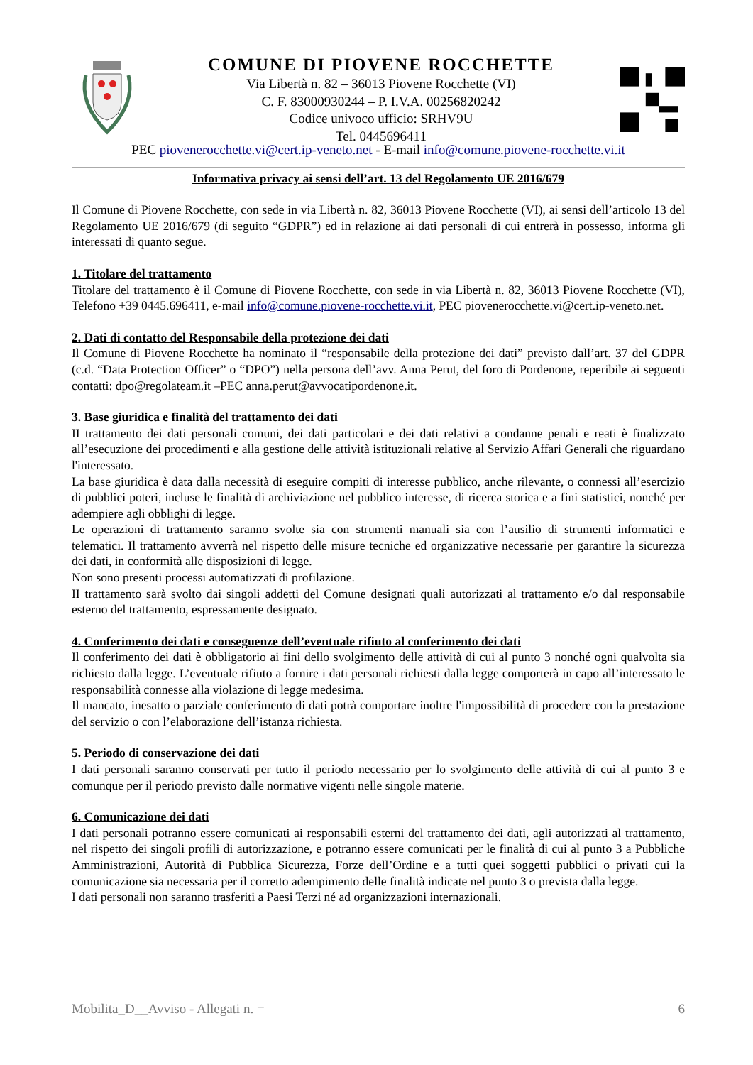COMUNE DI PIOVENE ROCCHETTE
Via Libertà n. 82 – 36013 Piovene Rocchette (VI)
C. F. 83000930244 – P. I.V.A. 00256820242
Codice univoco ufficio: SRHV9U
Tel. 0445696411
PEC piovenerocchette.vi@cert.ip-veneto.net - E-mail info@comune.piovene-rocchette.vi.it
Informativa privacy ai sensi dell’art. 13 del Regolamento UE 2016/679
Il Comune di Piovene Rocchette, con sede in via Libertà n. 82, 36013 Piovene Rocchette (VI), ai sensi dell’articolo 13 del Regolamento UE 2016/679 (di seguito “GDPR”) ed in relazione ai dati personali di cui entrerà in possesso, informa gli interessati di quanto segue.
1. Titolare del trattamento
Titolare del trattamento è il Comune di Piovene Rocchette, con sede in via Libertà n. 82, 36013 Piovene Rocchette (VI), Telefono +39 0445.696411, e-mail info@comune.piovene-rocchette.vi.it, PEC piovenerocchette.vi@cert.ip-veneto.net.
2. Dati di contatto del Responsabile della protezione dei dati
Il Comune di Piovene Rocchette ha nominato il “responsabile della protezione dei dati” previsto dall’art. 37 del GDPR (c.d. “Data Protection Officer” o “DPO”) nella persona dell’avv. Anna Perut, del foro di Pordenone, reperibile ai seguenti contatti: dpo@regolateam.it –PEC anna.perut@avvocatipordenone.it.
3. Base giuridica e finalità del trattamento dei dati
II trattamento dei dati personali comuni, dei dati particolari e dei dati relativi a condanne penali e reati è finalizzato all’esecuzione dei procedimenti e alla gestione delle attività istituzionali relative al Servizio Affari Generali che riguardano l'interessato.
La base giuridica è data dalla necessità di eseguire compiti di interesse pubblico, anche rilevante, o connessi all’esercizio di pubblici poteri, incluse le finalità di archiviazione nel pubblico interesse, di ricerca storica e a fini statistici, nonché per adempiere agli obblighi di legge.
Le operazioni di trattamento saranno svolte sia con strumenti manuali sia con l’ausilio di strumenti informatici e telematici. Il trattamento avverrà nel rispetto delle misure tecniche ed organizzative necessarie per garantire la sicurezza dei dati, in conformità alle disposizioni di legge.
Non sono presenti processi automatizzati di profilazione.
II trattamento sarà svolto dai singoli addetti del Comune designati quali autorizzati al trattamento e/o dal responsabile esterno del trattamento, espressamente designato.
4. Conferimento dei dati e conseguenze dell’eventuale rifiuto al conferimento dei dati
Il conferimento dei dati è obbligatorio ai fini dello svolgimento delle attività di cui al punto 3 nonché ogni qualvolta sia richiesto dalla legge. L’eventuale rifiuto a fornire i dati personali richiesti dalla legge comporterà in capo all’interessato le responsabilità connesse alla violazione di legge medesima.
Il mancato, inesatto o parziale conferimento di dati potrà comportare inoltre l'impossibilità di procedere con la prestazione del servizio o con l’elaborazione dell’istanza richiesta.
5. Periodo di conservazione dei dati
I dati personali saranno conservati per tutto il periodo necessario per lo svolgimento delle attività di cui al punto 3 e comunque per il periodo previsto dalle normative vigenti nelle singole materie.
6. Comunicazione dei dati
I dati personali potranno essere comunicati ai responsabili esterni del trattamento dei dati, agli autorizzati al trattamento, nel rispetto dei singoli profili di autorizzazione, e potranno essere comunicati per le finalità di cui al punto 3 a Pubbliche Amministrazioni, Autorità di Pubblica Sicurezza, Forze dell’Ordine e a tutti quei soggetti pubblici o privati cui la comunicazione sia necessaria per il corretto adempimento delle finalità indicate nel punto 3 o prevista dalla legge.
I dati personali non saranno trasferiti a Paesi Terzi né ad organizzazioni internazionali.
Mobilita_D__Avviso - Allegati n. = 6